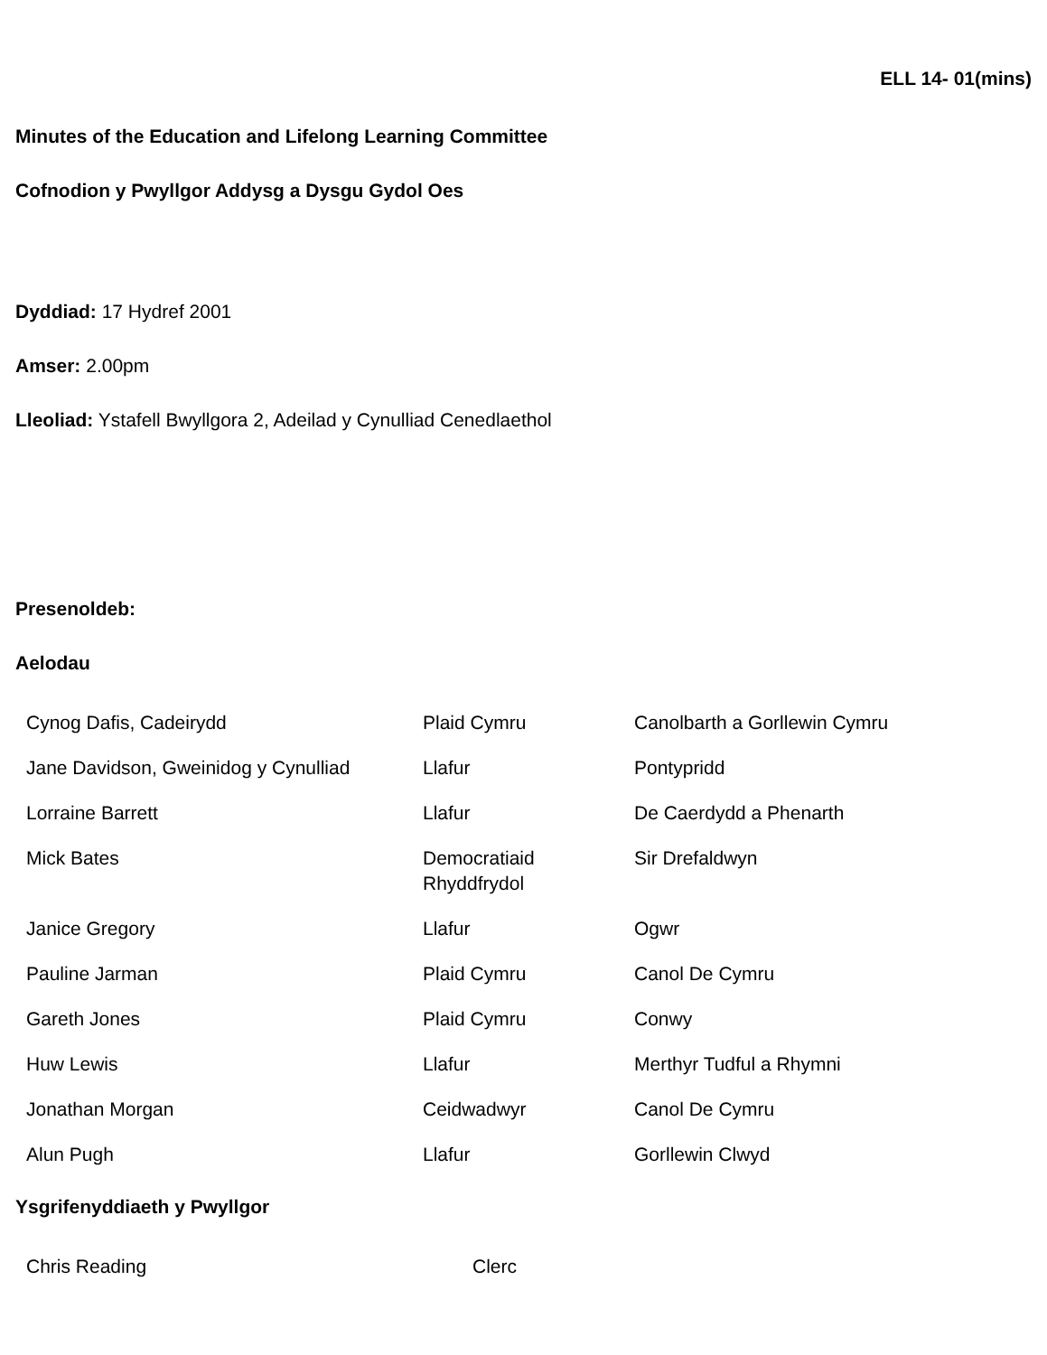ELL 14- 01(mins)
Minutes of the Education and Lifelong Learning Committee
Cofnodion y Pwyllgor Addysg a Dysgu Gydol Oes
Dyddiad: 17 Hydref 2001
Amser: 2.00pm
Lleoliad: Ystafell Bwyllgora 2, Adeilad y Cynulliad Cenedlaethol
Presenoldeb:
Aelodau
| Cynog Dafis, Cadeirydd | Plaid Cymru | Canolbarth a Gorllewin Cymru |
| Jane Davidson, Gweinidog y Cynulliad | Llafur | Pontypridd |
| Lorraine Barrett | Llafur | De Caerdydd a Phenarth |
| Mick Bates | Democratiaid Rhyddfrydol | Sir Drefaldwyn |
| Janice Gregory | Llafur | Ogwr |
| Pauline Jarman | Plaid Cymru | Canol De Cymru |
| Gareth Jones | Plaid Cymru | Conwy |
| Huw Lewis | Llafur | Merthyr Tudful a Rhymni |
| Jonathan Morgan | Ceidwadwyr | Canol De Cymru |
| Alun Pugh | Llafur | Gorllewin Clwyd |
Ysgrifenyddiaeth y Pwyllgor
| Chris Reading | Clerc |